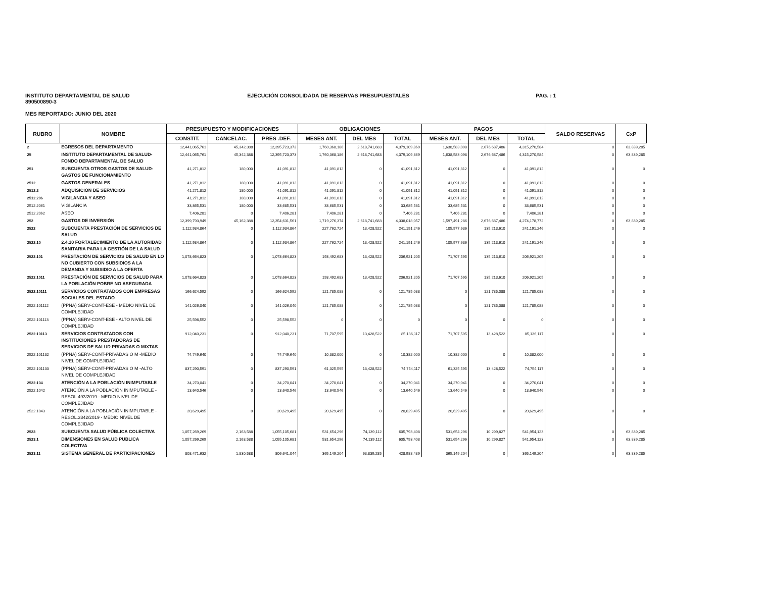INSTITUTO DEPARTAMENTAL DE SALUD
890500890-3
EJECUCIÓN CONSOLIDADA DE RESERVAS PRESUPUESTALES
PAG. : 1
MES REPORTADO: JUNIO DEL 2020
| RUBRO | NOMBRE | PRESUPUESTO Y MODIFICACIONES | | | OBLIGACIONES | | | PAGOS | | | SALDO RESERVAS | CxP |
| --- | --- | --- | --- | --- | --- | --- | --- | --- | --- | --- | --- | --- |
| | | CONSTIT. | CANCELAC. | PRES .DEF. | MESES ANT. | DEL MES | TOTAL | MESES ANT. | DEL MES | TOTAL | | |
| 2 | EGRESOS DEL DEPARTAMENTO | 12,441,065,761 | 45,342,388 | 12,395,723,373 | 1,760,368,186 | 2,618,741,683 | 4,379,109,869 | 1,638,583,098 | 2,676,687,486 | 4,315,270,584 | 0 | 63,839,285 |
| 25 | INSTITUTO DEPARTAMENTAL DE SALUD-FONDO DEPARTAMENTAL DE SALUD | 12,441,065,761 | 45,342,388 | 12,395,723,373 | 1,760,368,186 | 2,618,741,683 | 4,379,109,869 | 1,638,583,098 | 2,676,687,486 | 4,315,270,584 | 0 | 63,839,285 |
| 251 | SUBCUENTA OTROS GASTOS DE SALUD-GASTOS DE FUNCIONAMIENTO | 41,271,812 | 180,000 | 41,091,812 | 41,091,812 | 0 | 41,091,812 | 41,091,812 | 0 | 41,091,812 | 0 | 0 |
| 2512 | GASTOS GENERALES | 41,271,812 | 180,000 | 41,091,812 | 41,091,812 | 0 | 41,091,812 | 41,091,812 | 0 | 41,091,812 | 0 | 0 |
| 2512.2 | ADQUISICIÓN DE SERVICIOS | 41,271,812 | 180,000 | 41,091,812 | 41,091,812 | 0 | 41,091,812 | 41,091,812 | 0 | 41,091,812 | 0 | 0 |
| 2512.206 | VIGILANCIA Y ASEO | 41,271,812 | 180,000 | 41,091,812 | 41,091,812 | 0 | 41,091,812 | 41,091,812 | 0 | 41,091,812 | 0 | 0 |
| 2512.2061 | VIGILANCIA | 33,865,531 | 180,000 | 33,685,531 | 33,685,531 | 0 | 33,685,531 | 33,685,531 | 0 | 33,685,531 | 0 | 0 |
| 2512.2062 | ASEO | 7,406,281 | 0 | 7,406,281 | 7,406,281 | 0 | 7,406,281 | 7,406,281 | 0 | 7,406,281 | 0 | 0 |
| 252 | GASTOS DE INVERSIÓN | 12,399,793,949 | 45,162,388 | 12,354,631,561 | 1,719,276,374 | 2,618,741,683 | 4,338,018,057 | 1,597,491,286 | 2,676,687,486 | 4,274,178,772 | 0 | 63,839,285 |
| 2522 | SUBCUENTA PRESTACIÓN DE SERVICIOS DE SALUD | 1,112,934,864 | 0 | 1,112,934,864 | 227,762,724 | 13,428,522 | 241,191,246 | 105,977,636 | 135,213,610 | 241,191,246 | 0 | 0 |
| 2522.10 | 2.4.10 FORTALECIMIENTO DE LA AUTORIDAD SANITARIA PARA LA GESTIÓN DE LA SALUD | 1,112,934,864 | 0 | 1,112,934,864 | 227,762,724 | 13,428,522 | 241,191,246 | 105,977,636 | 135,213,610 | 241,191,246 | 0 | 0 |
| 2522.101 | PRESTACIÓN DE SERVICIOS DE SALUD EN LO NO CUBIERTO CON SUBSIDIOS A LA DEMANDA Y SUBSIDIO A LA OFERTA | 1,078,664,823 | 0 | 1,078,664,823 | 193,492,683 | 13,428,522 | 206,921,205 | 71,707,595 | 135,213,610 | 206,921,205 | 0 | 0 |
| 2522.1011 | PRESTACIÓN DE SERVICIOS DE SALUD PARA LA POBLACIÓN POBRE NO ASEGURADA | 1,078,664,823 | 0 | 1,078,664,823 | 193,492,683 | 13,428,522 | 206,921,205 | 71,707,595 | 135,213,610 | 206,921,205 | 0 | 0 |
| 2522.10111 | SERVICIOS CONTRATADOS CON EMPRESAS SOCIALES DEL ESTADO | 166,624,592 | 0 | 166,624,592 | 121,785,088 | 0 | 121,785,088 | 0 | 121,785,088 | 121,785,088 | 0 | 0 |
| 2522.101112 | (PPNA) SERV-CONT-ESE - MEDIO NIVEL DE COMPLEJIDAD | 141,026,040 | 0 | 141,026,040 | 121,785,088 | 0 | 121,785,088 | 0 | 121,785,088 | 121,785,088 | 0 | 0 |
| 2522.101113 | (PPNA) SERV-CONT-ESE - ALTO NIVEL DE COMPLEJIDAD | 25,598,552 | 0 | 25,598,552 | 0 | 0 | 0 | 0 | 0 | 0 | 0 | 0 |
| 2522.10113 | SERVICIOS CONTRATADOS CON INSTITUCIONES PRESTADORAS DE SERVICIOS DE SALUD PRIVADAS O MIXTAS | 912,040,231 | 0 | 912,040,231 | 71,707,595 | 13,428,522 | 85,136,117 | 71,707,595 | 13,428,522 | 85,136,117 | 0 | 0 |
| 2522.101132 | (PPNA) SERV-CONT-PRIVADAS O M -MEDIO NIVEL DE COMPLEJIDAD | 74,749,640 | 0 | 74,749,640 | 10,382,000 | 0 | 10,382,000 | 10,382,000 | 0 | 10,382,000 | 0 | 0 |
| 2522.101133 | (PPNA) SERV-CONT-PRIVADAS O M -ALTO NIVEL DE COMPLEJIDAD | 837,290,591 | 0 | 837,290,591 | 61,325,595 | 13,428,522 | 74,754,117 | 61,325,595 | 13,428,522 | 74,754,117 | 0 | 0 |
| 2522.104 | ATENCIÓN A LA POBLACIÓN INIMPUTABLE | 34,270,041 | 0 | 34,270,041 | 34,270,041 | 0 | 34,270,041 | 34,270,041 | 0 | 34,270,041 | 0 | 0 |
| 2522.1042 | ATENCIÓN A LA POBLACIÓN INIMPUTABLE - RESOL.493/2019 - MEDIO NIVEL DE COMPLEJIDAD | 13,640,546 | 0 | 13,640,546 | 13,640,546 | 0 | 13,640,546 | 13,640,546 | 0 | 13,640,546 | 0 | 0 |
| 2522.1043 | ATENCIÓN A LA POBLACIÓN INIMPUTABLE - RESOL.3342/2019 - MEDIO NIVEL DE COMPLEJIDAD | 20,629,495 | 0 | 20,629,495 | 20,629,495 | 0 | 20,629,495 | 20,629,495 | 0 | 20,629,495 | 0 | 0 |
| 2523 | SUBCUENTA SALUD PÚBLICA COLECTIVA | 1,057,269,269 | 2,163,588 | 1,055,105,681 | 531,654,296 | 74,139,112 | 605,793,408 | 531,654,296 | 10,299,827 | 541,954,123 | 0 | 63,839,285 |
| 2523.1 | DIMENSIONES EN SALUD PUBLICA COLECTIVA | 1,057,269,269 | 2,163,588 | 1,055,105,681 | 531,654,296 | 74,139,112 | 605,793,408 | 531,654,296 | 10,299,827 | 541,954,123 | 0 | 63,839,285 |
| 2523.11 | SISTEMA GENERAL DE PARTICIPACIONES | 808,471,632 | 1,830,588 | 806,641,044 | 365,149,204 | 63,839,285 | 428,988,489 | 365,149,204 | 0 | 365,149,204 | 0 | 63,839,285 |